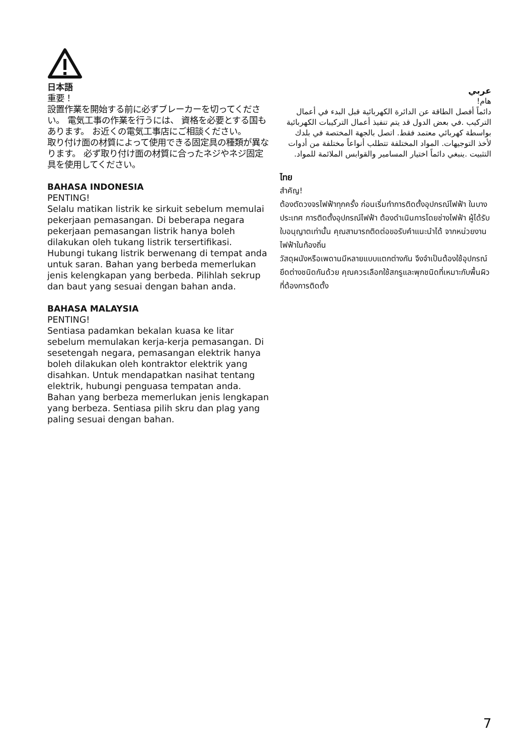日本語
重要！
設置作業を開始する前に必ずブレーカーを切ってください。 電気工事の作業を行うには、 資格を必要とする国もあります。 お近くの電気工事店にご相談ください。
取り付け面の材質によって使用できる固定具の種類が異なります。 必ず取り付け面の材質に合ったネジやネジ固定具を使用してください。
BAHASA INDONESIA
PENTING!
Selalu matikan listrik ke sirkuit sebelum memulai pekerjaan pemasangan. Di beberapa negara pekerjaan pemasangan listrik hanya boleh dilakukan oleh tukang listrik tersertifikasi. Hubungi tukang listrik berwenang di tempat anda untuk saran. Bahan yang berbeda memerlukan jenis kelengkapan yang berbeda. Pilihlah sekrup dan baut yang sesuai dengan bahan anda.
BAHASA MALAYSIA
PENTING!
Sentiasa padamkan bekalan kuasa ke litar sebelum memulakan kerja-kerja pemasangan. Di sesetengah negara, pemasangan elektrik hanya boleh dilakukan oleh kontraktor elektrik yang disahkan. Untuk mendapatkan nasihat tentang elektrik, hubungi penguasa tempatan anda.
Bahan yang berbeza memerlukan jenis lengkapan yang berbeza. Sentiasa pilih skru dan plag yang paling sesuai dengan bahan.
عربي
هام!
دائماً أفصل الطاقة عن الدائرة الكهربائية قبل البدء في أعمال التركيب .في بعض الدول قد يتم تنفيذ أعمال التركيبات الكهربائية بواسطة كهربائي معتمد فقط. اتصل بالجهة المختصة في بلدك لأخذ التوجيهات. المواد المختلفة تتطلب أنواعاً مختلفة من أدوات التثبيت .ينبغي دائماً اختيار المسامير والقوابس الملائمة للمواد.
ไทย
สำคัญ!
ต้องตัดวงจรไฟฟ้าทุกครั้ง ก่อนเริ่มทำการติดตั้งอุปกรณ์ไฟฟ้า ในบางประเทศ การติดตั้งอุปกรณ์ไฟฟ้า ต้องดำเนินการโดยช่างไฟฟ้า ผู้ได้รับใบอนุญาตเท่านั้น คุณสามารถติดต่อขอรับคำแนะนำได้ จากหน่วยงานไฟฟ้าในท้องถิ่น
วัสดุผนังหรือเพดานมีหลายแบบแตกต่างกัน จึงจำเป็นต้องใช้อุปกรณ์ยึดต่างชนิดกันด้วย คุณควรเลือกใช้สกรูและพุกชนิดที่เหมาะกับพื้นผิวที่ต้องการติดตั้ง
7